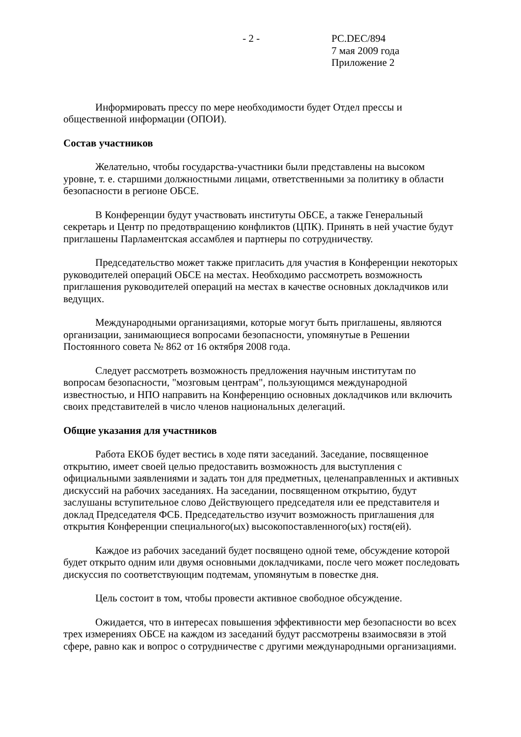- 2 - PC.DEC/894
7 мая 2009 года
Приложение 2
Информировать прессу по мере необходимости будет Отдел прессы и общественной информации (ОПОИ).
Состав участников
Желательно, чтобы государства-участники были представлены на высоком уровне, т. е. старшими должностными лицами, ответственными за политику в области безопасности в регионе ОБСЕ.
В Конференции будут участвовать институты ОБСЕ, а также Генеральный секретарь и Центр по предотвращению конфликтов (ЦПК). Принять в ней участие будут приглашены Парламентская ассамблея и партнеры по сотрудничеству.
Председательство может также пригласить для участия в Конференции некоторых руководителей операций ОБСЕ на местах. Необходимо рассмотреть возможность приглашения руководителей операций на местах в качестве основных докладчиков или ведущих.
Международными организациями, которые могут быть приглашены, являются организации, занимающиеся вопросами безопасности, упомянутые в Решении Постоянного совета № 862 от 16 октября 2008 года.
Следует рассмотреть возможность предложения научным институтам по вопросам безопасности, "мозговым центрам", пользующимся международной известностью, и НПО направить на Конференцию основных докладчиков или включить своих представителей в число членов национальных делегаций.
Общие указания для участников
Работа ЕКОБ будет вестись в ходе пяти заседаний. Заседание, посвященное открытию, имеет своей целью предоставить возможность для выступления с официальными заявлениями и задать тон для предметных, целенаправленных и активных дискуссий на рабочих заседаниях. На заседании, посвященном открытию, будут заслушаны вступительное слово Действующего председателя или ее представителя и доклад Председателя ФСБ. Председательство изучит возможность приглашения для открытия Конференции специального(ых) высокопоставленного(ых) гостя(ей).
Каждое из рабочих заседаний будет посвящено одной теме, обсуждение которой будет открыто одним или двумя основными докладчиками, после чего может последовать дискуссия по соответствующим подтемам, упомянутым в повестке дня.
Цель состоит в том, чтобы провести активное свободное обсуждение.
Ожидается, что в интересах повышения эффективности мер безопасности во всех трех измерениях ОБСЕ на каждом из заседаний будут рассмотрены взаимосвязи в этой сфере, равно как и вопрос о сотрудничестве с другими международными организациями.